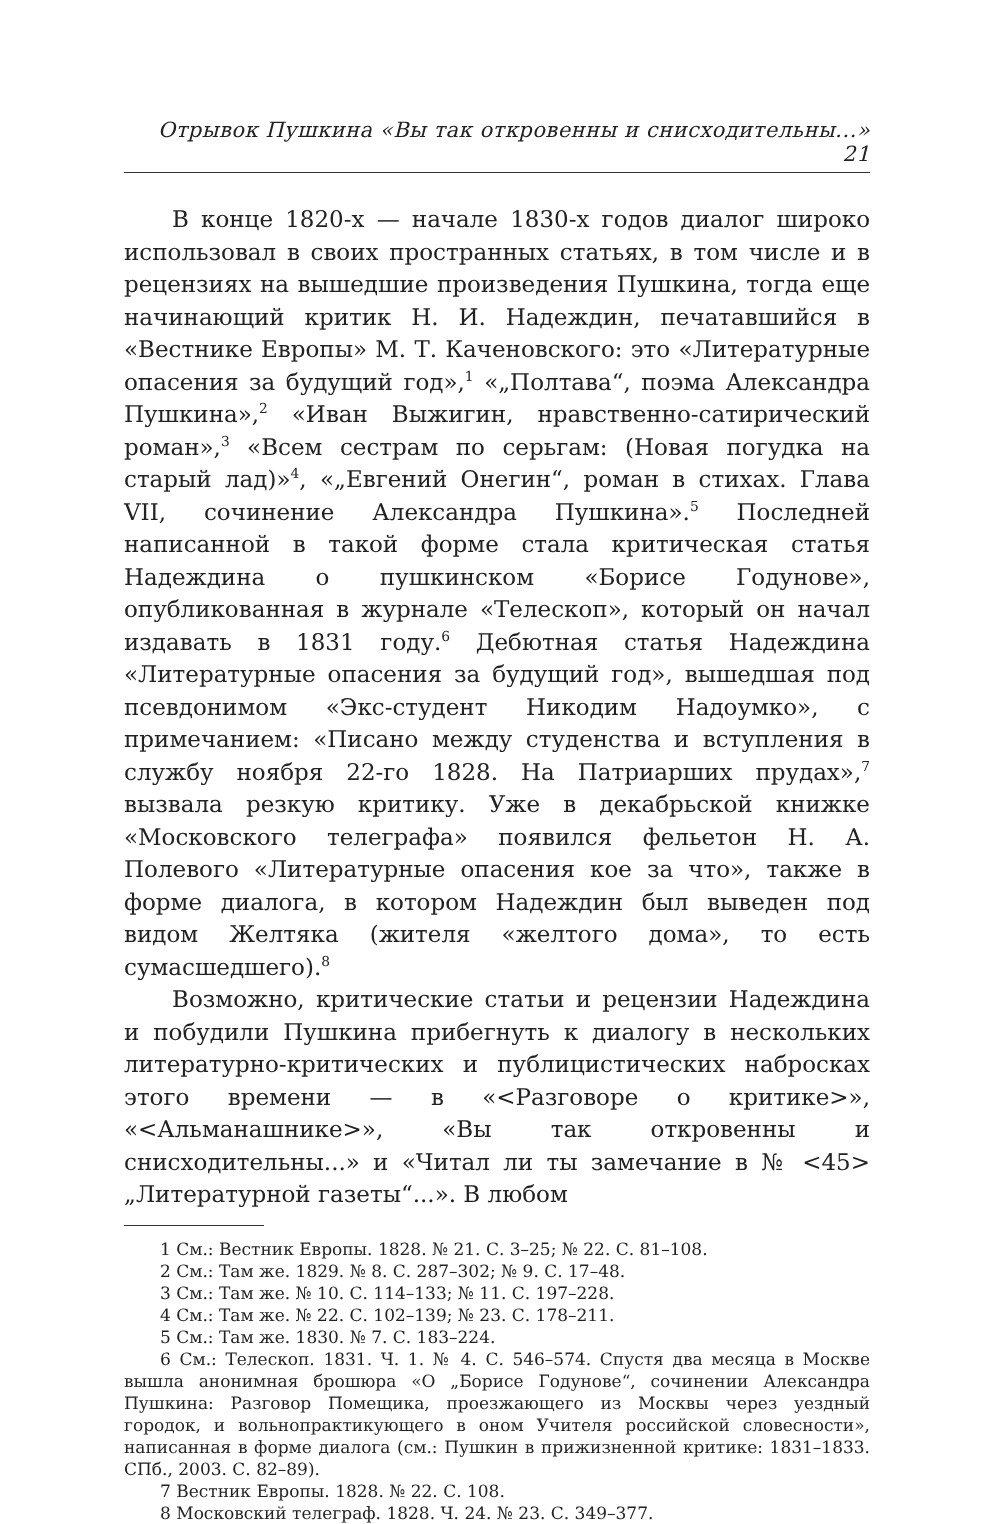Отрывок Пушкина «Вы так откровенны и снисходительны...» 21
В конце 1820-х — начале 1830-х годов диалог широко использовал в своих пространных статьях, в том числе и в рецензиях на вышедшие произведения Пушкина, тогда еще начинающий критик Н. И. Надеждин, печатавшийся в «Вестнике Европы» М. Т. Каченовского: это «Литературные опасения за будущий год»,<sup>1</sup> «„Полтава“, поэма Александра Пушкина»,<sup>2</sup> «Иван Выжигин, нравственно-сатирический роман»,<sup>3</sup> «Всем сестрам по серьгам: (Новая погудка на старый лад)»<sup>4</sup>, «„Евгений Онегин“, роман в стихах. Глава VII, сочинение Александра Пушкина».<sup>5</sup> Последней написанной в такой форме стала критическая статья Надеждина о пушкинском «Борисе Годунове», опубликованная в журнале «Телескоп», который он начал издавать в 1831 году.<sup>6</sup> Дебютная статья Надеждина «Литературные опасения за будущий год», вышедшая под псевдонимом «Экс-студент Никодим Надоумко», с примечанием: «Писано между студенства и вступления в службу ноября 22-го 1828. На Патриарших прудах»,<sup>7</sup> вызвала резкую критику. Уже в декабрьской книжке «Московского телеграфа» появился фельетон Н. А. Полевого «Литературные опасения кое за что», также в форме диалога, в котором Надеждин был выведен под видом Желтяка (жителя «желтого дома», то есть сумасшедшего).<sup>8</sup>
Возможно, критические статьи и рецензии Надеждина и побудили Пушкина прибегнуть к диалогу в нескольких литературно-критических и публицистических набросках этого времени — в «<Разговоре о критике>», «<Альманашнике>», «Вы так откровенны и снисходительны...» и «Читал ли ты замечание в № <45> „Литературной газеты“...». В любом
1 См.: Вестник Европы. 1828. № 21. С. 3–25; № 22. С. 81–108.
2 См.: Там же. 1829. № 8. С. 287–302; № 9. С. 17–48.
3 См.: Там же. № 10. С. 114–133; № 11. С. 197–228.
4 См.: Там же. № 22. С. 102–139; № 23. С. 178–211.
5 См.: Там же. 1830. № 7. С. 183–224.
6 См.: Телескоп. 1831. Ч. 1. № 4. С. 546–574. Спустя два месяца в Москве вышла анонимная брошюра «О „Борисе Годунове“, сочинении Александра Пушкина: Разговор Помещика, проезжающего из Москвы через уездный городок, и вольнопрактикующего в оном Учителя российской словесности», написанная в форме диалога (см.: Пушкин в прижизненной критике: 1831–1833. СПб., 2003. С. 82–89).
7 Вестник Европы. 1828. № 22. С. 108.
8 Московский телеграф. 1828. Ч. 24. № 23. С. 349–377.